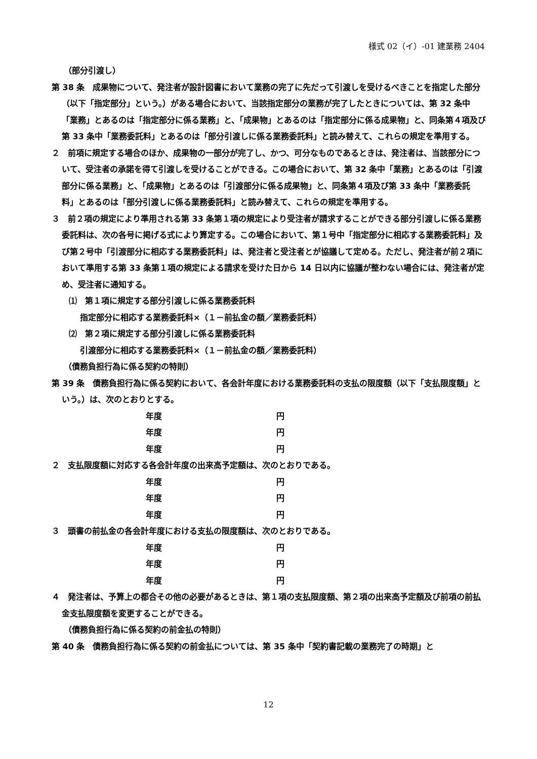様式 02（イ）-01 建業務 2404
（部分引渡し）
第 38 条　成果物について、発注者が設計図書において業務の完了に先だって引渡しを受けるべきことを指定した部分（以下「指定部分」という。）がある場合において、当該指定部分の業務が完了したときについては、第 32 条中「業務」とあるのは「指定部分に係る業務」と、「成果物」とあるのは「指定部分に係る成果物」と、同条第４項及び第 33 条中「業務委託料」とあるのは「部分引渡しに係る業務委託料」と読み替えて、これらの規定を準用する。
２　前項に規定する場合のほか、成果物の一部分が完了し、かつ、可分なものであるときは、発注者は、当該部分について、受注者の承諾を得て引渡しを受けることができる。この場合において、第 32 条中「業務」とあるのは「引渡部分に係る業務」と、「成果物」とあるのは「引渡部分に係る成果物」と、同条第４項及び第 33 条中「業務委託料」とあるのは「部分引渡しに係る業務委託料」と読み替えて、これらの規定を準用する。
３　前２項の規定により準用される第 33 条第１項の規定により受注者が請求することができる部分引渡しに係る業務委託料は、次の各号に掲げる式により算定する。この場合において、第１号中「指定部分に相応する業務委託料」及び第２号中「引渡部分に相応する業務委託料」は、発注者と受注者とが協議して定める。ただし、発注者が前２項において準用する第 33 条第１項の規定による請求を受けた日から 14 日以内に協議が整わない場合には、発注者が定め、受注者に通知する。
⑴　第１項に規定する部分引渡しに係る業務委託料
指定部分に相応する業務委託料×（１－前払金の額／業務委託料）
⑵　第２項に規定する部分引渡しに係る業務委託料
引渡部分に相応する業務委託料×（１－前払金の額／業務委託料）
（債務負担行為に係る契約の特則）
第 39 条　債務負担行為に係る契約において、各会計年度における業務委託料の支払の限度額（以下「支払限度額」という。）は、次のとおりとする。
年度 円
年度 円
年度 円
２　支払限度額に対応する各会計年度の出来高予定額は、次のとおりである。
年度 円
年度 円
年度 円
３　頭書の前払金の各会計年度における支払の限度額は、次のとおりである。
年度 円
年度 円
年度 円
４　発注者は、予算上の都合その他の必要があるときは、第１項の支払限度額、第２項の出来高予定額及び前項の前払金支払限度額を変更することができる。
（債務負担行為に係る契約の前金払の特則）
第 40 条　債務負担行為に係る契約の前金払については、第 35 条中「契約書記載の業務完了の時期」と
12